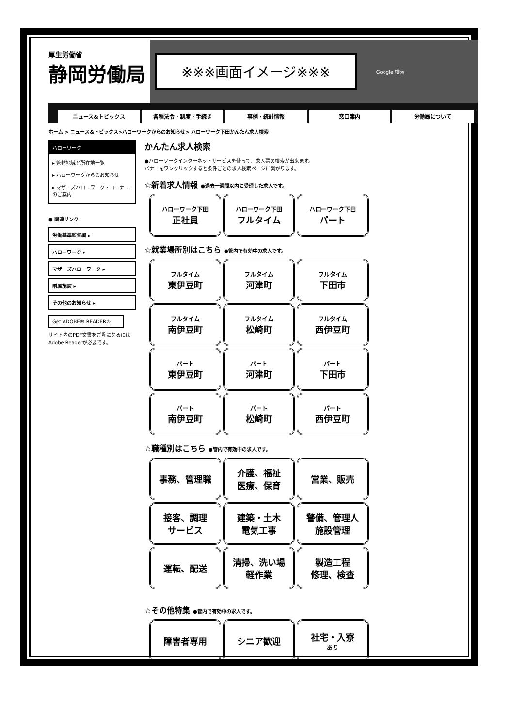厚生労働省
静岡労働局
※※※画面イメージ※※※
Google 検索
ニュース&トピックス 各種法令・制度・手続き 事例・統計情報 窓口案内 労働局について
ホーム > ニュース&トピックス>ハローワークからのお知らせ> ハローワーク下田かんたん求人検索
ハローワーク
▸ 管轄地域と所在地一覧
▸ ハローワークからのお知らせ
▸ マザーズハローワーク・コーナーのご案内
● 関連リンク
労働基準監督署 ▸
ハローワーク ▸
マザーズハローワーク ▸
附属施設 ▸
その他のお知らせ ▸
Get ADOBE® READER®
サイト内のPDF文書をご覧になるにはAdobe Readerが必要です。
かんたん求人検索
●ハローワークインターネットサービスを使って、求人票の検索が出来ます。
バナーをワンクリックすると条件ごとの求人検索ページに繋がります。
☆新着求人情報 ●過去一週間以内に受理した求人です。
ハローワーク下田
正社員
ハローワーク下田
フルタイム
ハローワーク下田
パート
☆就業場所別はこちら ●管内で有効中の求人です。
フルタイム
東伊豆町
フルタイム
河津町
フルタイム
下田市
フルタイム
南伊豆町
フルタイム
松崎町
フルタイム
西伊豆町
パート
東伊豆町
パート
河津町
パート
下田市
パート
南伊豆町
パート
松崎町
パート
西伊豆町
☆職種別はこちら ●管内で有効中の求人です。
事務、管理職
介護、福祉
医療、保育
営業、販売
接客、調理
サービス
建築・土木
電気工事
警備、管理人
施設管理
運転、配送
清掃、洗い場
軽作業
製造工程
修理、検査
☆その他特集 ●管内で有効中の求人です。
障害者専用
シニア歓迎
社宅・入寮
あり